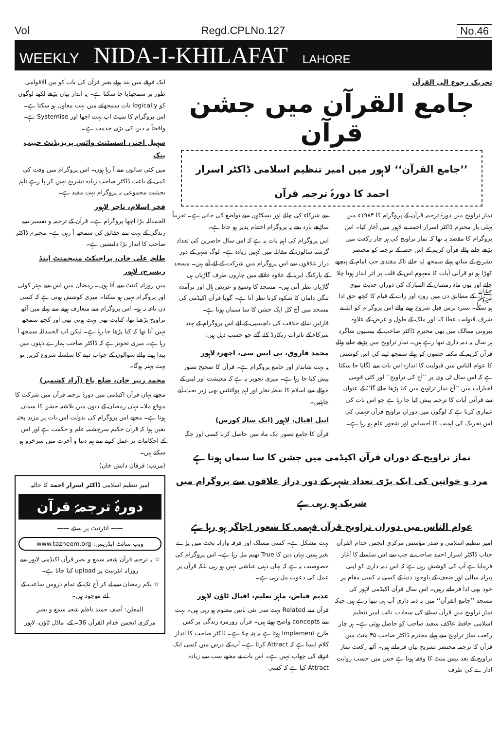Vol Regd.CPLNo.127 No.46
WEEKLY NIDA-I-KHILAFAT LAHORE
تحریک رجوع الی القرآن
جامع القرآن میں جشن قرآن
’’جامع القرآن‘‘ لاہور میں امیر تنظیم اسلامی ڈاکٹر اسرار احمد کا دورۂ ترجمہ قرآن
نماز تراویح میں دورۂ ترجمہ قرآن کے پروگرام کا ۱۹۸۴ء میں پہلی بار محترم ڈاکٹر اسرار احمد نے لاہور میں آغاز کیا۔ اس پروگرام کا مقصد یہ تھا کہ نماز تراویح کی ہر چار رکعت میں پڑھے جانے والے قرآن کریم کے اس حصہ کے ترجمہ کو مختصر تشریح کے ساتھ پہلے سمجھ لیا جائے تاکہ مقتدی جب امام کے پیچھے کھڑا ہو تو قرآنی آیات کا مفہوم اس کے قلب پر اثر انداز ہوتا چلا جائے اور یوں ماہ رمضان کے المبارک کی دوران حدیث نبوی ﷺ کے مطابق دن میں روزہ اور رات کے قیام کا کچھ حق ادا ہو سکے۔ سترہ برس قبل شروع ہونے والے اس پروگرام کو اللہ نے شرف قبولیت عطا کیا اور ملک کے طول و عرض کے علاوہ بیرونی ممالک میں بھی محترم ڈاکٹر صاحب کے بیسیوں شاگرد ہر سال یہ ذمہ داری نبھا رہے ہیں۔ نماز تراویح میں پڑھے جانے والے قرآن کریم کے مکمہ حصوں کو پہلے سمجھ لینے کی اس کوشش کا عوام الناس میں قبولیت کا اندازہ اس بات سے لگایا جا سکتا ہے کہ اس سال ٹی وی پر ’’آج کی تراویح‘‘ اور کئی قومی اخبارات میں ’’آج نماز تراویح میں کیا پڑھا جائے گا‘‘ کے عنوان سے قرآنی آیات کا ترجمہ پیش کیا جا رہا ہے جو اس بات کی غمازی کرتا ہے کہ لوگوں میں دوران تراویح قرآن فہمی کی اس تحریک کی اہمیت کا احساس اور شعور عام ہو رہا ہے۔
سے شرکاء کی چائے اور بسکٹوں سے تواضع کی جاتی ہے۔ تقریباً ساڑھے بارہ بجے یہ پروگرام اختتام پذیر ہو جاتا ہے۔
اس پروگرام کی اہم بات یہ ہے کہ اس سال حاضرین کی تعداد گزشتہ سالوں کے مقابلہ میں کہیں زیادہ ہے۔ لوگ شہر کے دور دراز علاقوں سے اس پروگرام میں شرکت کے لئے آتے ہیں۔ مسجد کے پارکنگ ایریا کے علاوہ علاقے میں چاروں طرف گاڑیاں ہی گاڑیاں نظر آتی ہیں۔ مسجد کا وسیع و عریض ہال اور برآمدہ تنگی داماں کا شکوہ کرتا نظر آتا ہے۔ گویا قرآن اکیڈمی کی مسجد میں آج کل ایک جشن کا سا سماں ہوتا ہے۔
قارئین ندائے خلافت کی دلچسپی کے لئے اس پروگرام کے چند شرکاء کے تاثرات ریکارڈ کئے گئے جو حسب ذیل ہیں:
محمد فاروق، بی ایس سی، اچھرہ لاہور
یہ بہت شاندار اور جامع پروگرام ہے۔ قرآن کا صحیح تصور پیش کیا جا رہا ہے۔ میری تجویز یہ ہے کہ معیشت اور لیبر کے حوالے سے اسلام کا نقطہ نظر اور اہم پوائنٹس بھی زیر بحث آنے چاہئیں۔
انیل اقبال، لاہور (ایک سالہ کورس)
قرآن کا جامع تصور ایک ماہ میں حاصل کرنا کسی اور جگہ
نماز تراویح کے دوران قرآن اکیڈمی میں جشن کا سا سماں ہوتا ہے
مرد و خواتین کی ایک بڑی تعداد شہر کے دور دراز علاقوں سے پروگرام میں شریک ہو رہی ہے
عوام الناس میں دوران تراویح قرآن فہمی کا شعور اجاگر ہو رہا ہے
امیر تنظیم اسلامی و صدر مؤسس مرکزی انجمن خدام القرآن جناب ڈاکٹر اسرار احمد صاحب نے جب سے اس سلسلے کا آغاز فرمایا ہے آپ کی کوشش رہی ہے کہ اس ذمہ داری کو اپنی پیرانہ سالی اور ضعف کے باوجود دنیا کے کسی نہ کسی مقام پر خود بھی ادا فرماتے رہیں۔ اس سال قرآن اکیڈمی لاہور کی مسجد ’’جامع القرآن‘‘ میں یہ ذمہ داری آپ ہی نبھا رہے ہیں جبکہ نماز تراویح میں قرآن سنانے کی سعادت نائب امیر تنظیم اسلامی حافظ عاکف سعید صاحب کو حاصل ہوئی ہے۔ ہر چار رکعت نماز تراویح سے پہلے محترم ڈاکٹر صاحب ۴۵ منٹ میں قرآن کا ترجمہ مختصر تشریح بیان فرماتے ہیں۔ آٹھ رکعت نماز تراویح کے بعد بیس منٹ کا وقفہ ہوتا ہے جس میں حسب روایت ادارے کی طرف
بہت مشکل ہے۔ کسی مسلک اور فرقہ وارانہ بحث میں پڑے بغیر ہمیں یہاں دین کا True تھیم مل رہا ہے۔ اس پروگرام کی خصوصیت یہ ہے کہ یہاں ذہنی عیاشی نہیں ہو رہی بلکہ قرآن پر عمل کی دعوت مل رہی ہے۔
عدیم فیاض، ماہر تعلیم، اقبال ٹاؤن لاہور
قرآن سے Related بہت سی نئی باتیں معلوم ہو رہی ہیں۔ بہت سے concepts واضح ہوئے ہیں۔ قرآن روزمرہ زندگی پر کس طرح Implement ہوتا ہے یہ پتہ چلا ہے۔ ڈاکٹر صاحب کا انداز کلام ایسا ہے کہ Attract کرتا ہے۔ آپ کے درس میں کسی ایک فرقے کی چھاپ نہیں ہے۔ اس بات نے مجھے سب سے زیادہ Attract کیا ہے کہ کسی
ایک فرقے میں بند ہوئے بغیر قرآن کی بات کو بین الاقوامی طور پر سمجھایا جا سکتا ہے۔ یہ انداز بیان پڑھے لکھے لوگوں کو logically بات سمجھانے میں بہت معاون ہو سکتا ہے۔ اس پروگرام کا سیٹ اپ بہت اچھا اور Systemise ہے۔ واقعتاً یہ دین کی بڑی خدمت ہے۔
سہیل اختر، اسسٹنٹ وائس پریزیڈنٹ حبیب بنک
میں کئی سالوں سے آ رہا ہوں۔ اس پروگرام میں وقت کی کمی کے باعث ڈاکٹر صاحب زیادہ تشریح نہیں کر پا رہے تاہم بحیثیت مجموعی یہ پروگرام بہت مفید ہے۔
فخر اسلام، تاجر لاہور
الحمدللہ بڑا اچھا پروگرام ہے۔ قرآن کے ترجمہ و تفسیر سے زندگی کے بہت سے حقائق کی سمجھ آ رہی ہے۔ محترم ڈاکٹر صاحب کا انداز بڑا دلنشین ہے۔
طلحہ علی خان، پراجیکٹ منیجمنٹ اینڈ ریسرچ، لاہور
میں روزانہ کینٹ سے آتا ہوں۔ رمضان میں اس سے بہتر کوئی اور پروگرام نہیں ہو سکتا۔ میری کوشش ہوتی ہے کہ کسی دن ناغہ نہ ہو۔ اس پروگرام سے متعارف ہونے سے پہلے میں آٹھ تراویح پڑھتا تھا، کتابت بھی بہت ہوتی تھی اور کچھ سمجھ نہیں آتا تھا کہ کیا پڑھا جا رہا ہے۔ لیکن اب الحمدللہ سمجھ آ رہا ہے۔ میری تجویز ہے کہ ڈاکٹر صاحب ہمارے ذہنوں میں پیدا ہونے والے سوالوں کے جواب دینے کا سلسلہ شروع کریں تو بہت بہتر ہوگا۔
محمد زبیر خان، ضلع باغ (آزاد کشمیر)
مجھے یہاں قرآن اکیڈمی میں دورۂ ترجمہ قرآن میں شرکت کا موقع ملا۔ یہاں رمضان کے دنوں میں بلاشبہ جشن کا سماں ہوتا ہے۔ مجھے اس پروگرام کی بدولت اس بات پر مزید پختہ یقین ہوا کہ قرآن حکیم سرچشمہ علم و حکمت ہے اور اس کے احکامات پر عمل کرنے سے ہم دنیا و آخرت میں سرخرو ہو سکتے ہیں۔
(مرتب: فرقان دانش خان)
امیر تنظیم اسلامی ڈاکٹر اسرار احمد کا حالیہ
دورۂ ترجمۂ قرآن
—— انٹرنیٹ پر سنئے ——
www.tazneem.org :ویب سائٹ ایڈریس
☆ یہ ترجمہ قرآن شعبہ سمع و بصر قرآن اکیڈمی لاہور سے روزانہ انٹرنیٹ پر upload کیا جاتا ہے۔
☆ یکم رمضان سے لے کر آج تک کے تمام دروس ساعت کے لئے موجود ہیں۔
المعلن: آصف حمید ناظم شعبہ سمع و بصر
مرکزی انجمن خدام القرآن 36۔ کے، ماڈل ٹاؤن، لاہور